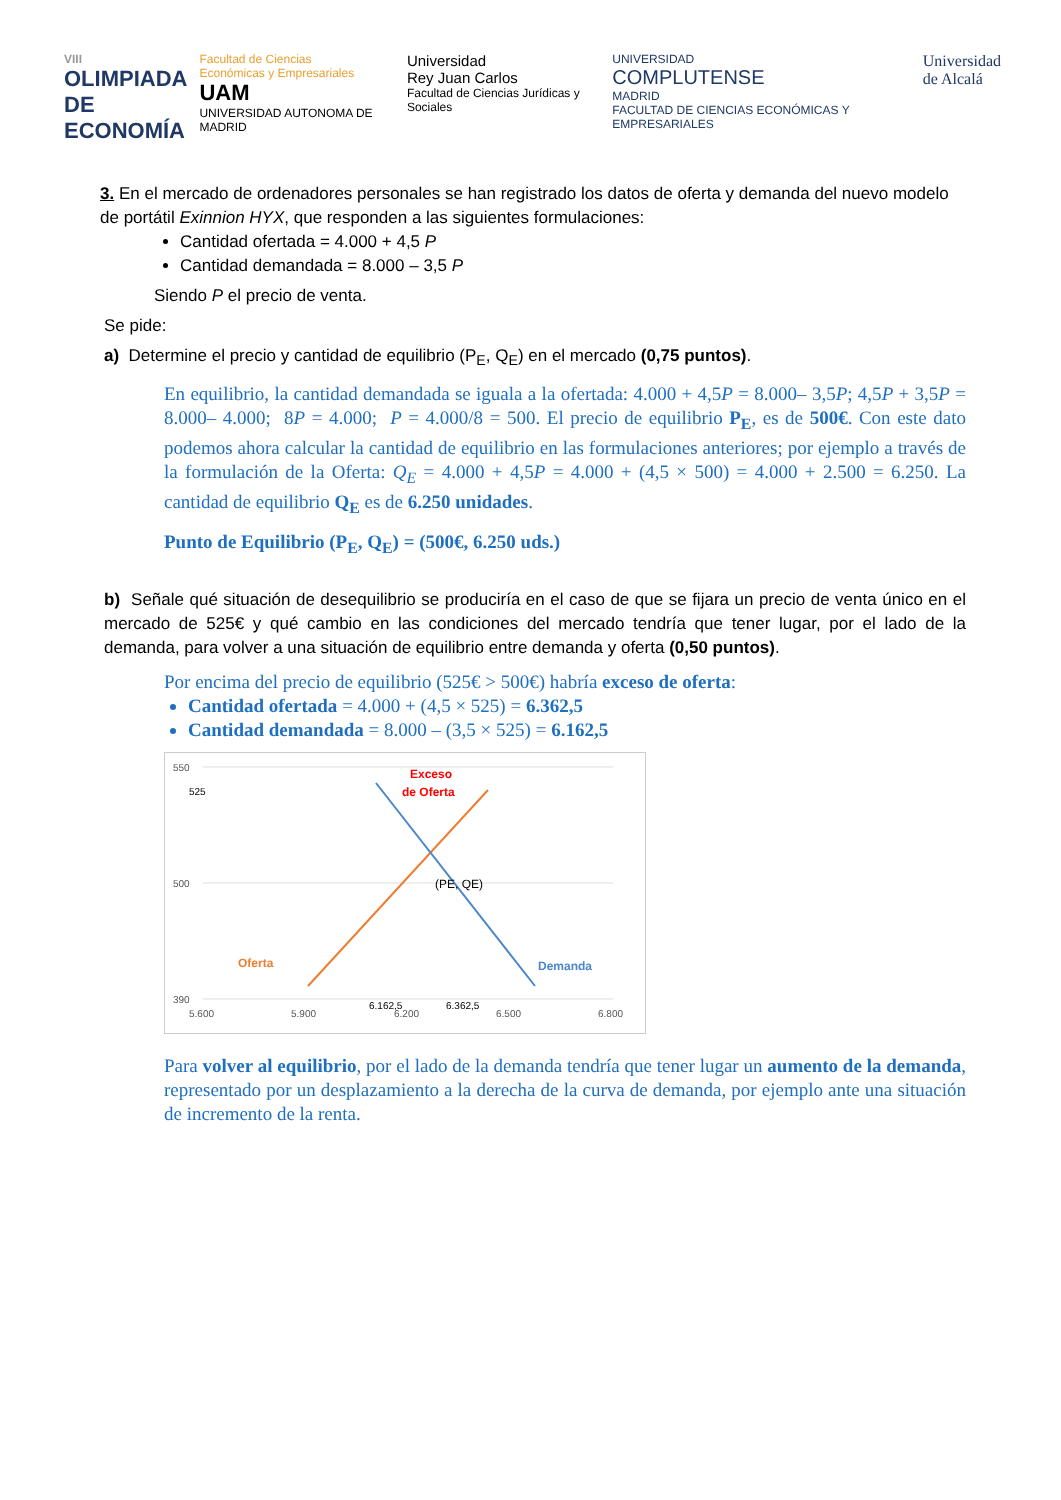VIII
OLIMPIADA
DE
ECONOMÍA
Facultad de Ciencias
Económicas y Empresariales
UAM
UNIVERSIDAD AUTONOMA DE MADRID
Universidad
Rey Juan Carlos
Facultad de Ciencias Jurídicas y Sociales
UNIVERSIDAD
COMPLUTENSE
MADRID
FACULTAD DE CIENCIAS ECONÓMICAS Y EMPRESARIALES
Universidad
de Alcalá
3. En el mercado de ordenadores personales se han registrado los datos de oferta y demanda del nuevo modelo de portátil Exinnion HYX, que responden a las siguientes formulaciones:
Cantidad ofertada = 4.000 + 4,5 P
Cantidad demandada = 8.000 – 3,5 P
Siendo P el precio de venta.
Se pide:
a) Determine el precio y cantidad de equilibrio (P<sub>E</sub>, Q<sub>E</sub>) en el mercado (0,75 puntos).
En equilibrio, la cantidad demandada se iguala a la ofertada: 4.000 + 4,5P = 8.000– 3,5P; 4,5P + 3,5P = 8.000– 4.000; 8P = 4.000; P = 4.000/8 = 500. El precio de equilibrio P<sub>E</sub>, es de 500€. Con este dato podemos ahora calcular la cantidad de equilibrio en las formulaciones anteriores; por ejemplo a través de la formulación de la Oferta: Q<sub>E</sub> = 4.000 + 4,5P = 4.000 + (4,5 × 500) = 4.000 + 2.500 = 6.250. La cantidad de equilibrio Q<sub>E</sub> es de 6.250 unidades.
Punto de Equilibrio (P<sub>E</sub>, Q<sub>E</sub>) = (500€, 6.250 uds.)
b) Señale qué situación de desequilibrio se produciría en el caso de que se fijara un precio de venta único en el mercado de 525€ y qué cambio en las condiciones del mercado tendría que tener lugar, por el lado de la demanda, para volver a una situación de equilibrio entre demanda y oferta (0,50 puntos).
Por encima del precio de equilibrio (525€ > 500€) habría exceso de oferta:
Cantidad ofertada = 4.000 + (4,5 × 525) = 6.362,5
Cantidad demandada = 8.000 – (3,5 × 525) = 6.162,5
550
500
390
525
Exceso
de Oferta
(PE, QE)
Oferta
Demanda
5.600
5.900
6.162,5
6.200
6.362,5
6.500
6.800
Para volver al equilibrio, por el lado de la demanda tendría que tener lugar un aumento de la demanda, representado por un desplazamiento a la derecha de la curva de demanda, por ejemplo ante una situación de incremento de la renta.